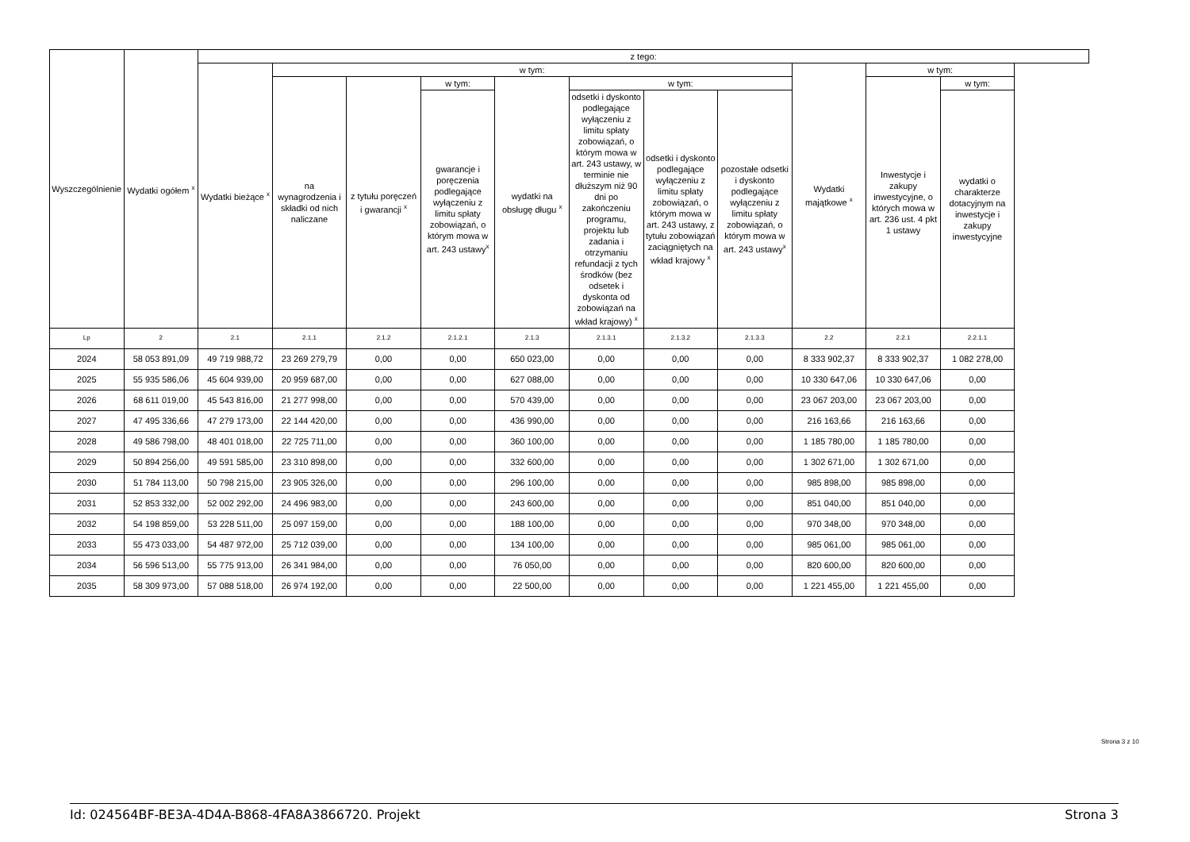| Wyszczególnienie | Wydatki ogółem <sup>x</sup> | z tego: | | | | | | | | | | |
| --- | --- | --- | --- | --- | --- | --- | --- | --- | --- | --- | --- | --- |
| | | Wydatki bieżące <sup>x</sup> | w tym: | | | | | | | Wydatki majątkowe <sup>x</sup> | w tym: | |
| | | | na wynagrodzenia i składki od nich naliczane | z tytułu poręczeń i gwarancji <sup>x</sup> | w tym: | wydatki na obsługę długu <sup>x</sup> | w tym: | | | | Inwestycje i zakupy inwestycyjne, o których mowa w art. 236 ust. 4 pkt 1 ustawy | w tym: |
| | | | | | gwarancje i poręczenia podlegające wyłączeniu z limitu spłaty zobowiązań, o którym mowa w art. 243 ustawy<sup>x</sup> | | odsetki i dyskonto podlegające wyłączeniu z limitu spłaty zobowiązań, o którym mowa w art. 243 ustawy, w terminie nie dłuższym niż 90 dni po zakończeniu programu, projektu lub zadania i otrzymaniu refundacji z tych środków (bez odsetek i dyskonta od zobowiązań na wkład krajowy) <sup>x</sup> | odsetki i dyskonto podlegające wyłączeniu z limitu spłaty zobowiązań, o którym mowa w art. 243 ustawy, z tytułu zobowiązań zaciągniętych na wkład krajowy <sup>x</sup> | pozostałe odsetki i dyskonto podlegające wyłączeniu z limitu spłaty zobowiązań, o którym mowa w art. 243 ustawy<sup>x</sup> | | | wydatki o charakterze dotacyjnym na inwestycje i zakupy inwestycyjne |
| Lp | 2 | 2.1 | 2.1.1 | 2.1.2 | 2.1.2.1 | 2.1.3 | 2.1.3.1 | 2.1.3.2 | 2.1.3.3 | 2.2 | 2.2.1 | 2.2.1.1 |
| 2024 | 58 053 891,09 | 49 719 988,72 | 23 269 279,79 | 0,00 | 0,00 | 650 023,00 | 0,00 | 0,00 | 0,00 | 8 333 902,37 | 8 333 902,37 | 1 082 278,00 |
| 2025 | 55 935 586,06 | 45 604 939,00 | 20 959 687,00 | 0,00 | 0,00 | 627 088,00 | 0,00 | 0,00 | 0,00 | 10 330 647,06 | 10 330 647,06 | 0,00 |
| 2026 | 68 611 019,00 | 45 543 816,00 | 21 277 998,00 | 0,00 | 0,00 | 570 439,00 | 0,00 | 0,00 | 0,00 | 23 067 203,00 | 23 067 203,00 | 0,00 |
| 2027 | 47 495 336,66 | 47 279 173,00 | 22 144 420,00 | 0,00 | 0,00 | 436 990,00 | 0,00 | 0,00 | 0,00 | 216 163,66 | 216 163,66 | 0,00 |
| 2028 | 49 586 798,00 | 48 401 018,00 | 22 725 711,00 | 0,00 | 0,00 | 360 100,00 | 0,00 | 0,00 | 0,00 | 1 185 780,00 | 1 185 780,00 | 0,00 |
| 2029 | 50 894 256,00 | 49 591 585,00 | 23 310 898,00 | 0,00 | 0,00 | 332 600,00 | 0,00 | 0,00 | 0,00 | 1 302 671,00 | 1 302 671,00 | 0,00 |
| 2030 | 51 784 113,00 | 50 798 215,00 | 23 905 326,00 | 0,00 | 0,00 | 296 100,00 | 0,00 | 0,00 | 0,00 | 985 898,00 | 985 898,00 | 0,00 |
| 2031 | 52 853 332,00 | 52 002 292,00 | 24 496 983,00 | 0,00 | 0,00 | 243 600,00 | 0,00 | 0,00 | 0,00 | 851 040,00 | 851 040,00 | 0,00 |
| 2032 | 54 198 859,00 | 53 228 511,00 | 25 097 159,00 | 0,00 | 0,00 | 188 100,00 | 0,00 | 0,00 | 0,00 | 970 348,00 | 970 348,00 | 0,00 |
| 2033 | 55 473 033,00 | 54 487 972,00 | 25 712 039,00 | 0,00 | 0,00 | 134 100,00 | 0,00 | 0,00 | 0,00 | 985 061,00 | 985 061,00 | 0,00 |
| 2034 | 56 596 513,00 | 55 775 913,00 | 26 341 984,00 | 0,00 | 0,00 | 76 050,00 | 0,00 | 0,00 | 0,00 | 820 600,00 | 820 600,00 | 0,00 |
| 2035 | 58 309 973,00 | 57 088 518,00 | 26 974 192,00 | 0,00 | 0,00 | 22 500,00 | 0,00 | 0,00 | 0,00 | 1 221 455,00 | 1 221 455,00 | 0,00 |
Strona 3 z 10
Id: 024564BF-BE3A-4D4A-B868-4FA8A3866720. Projekt Strona 3